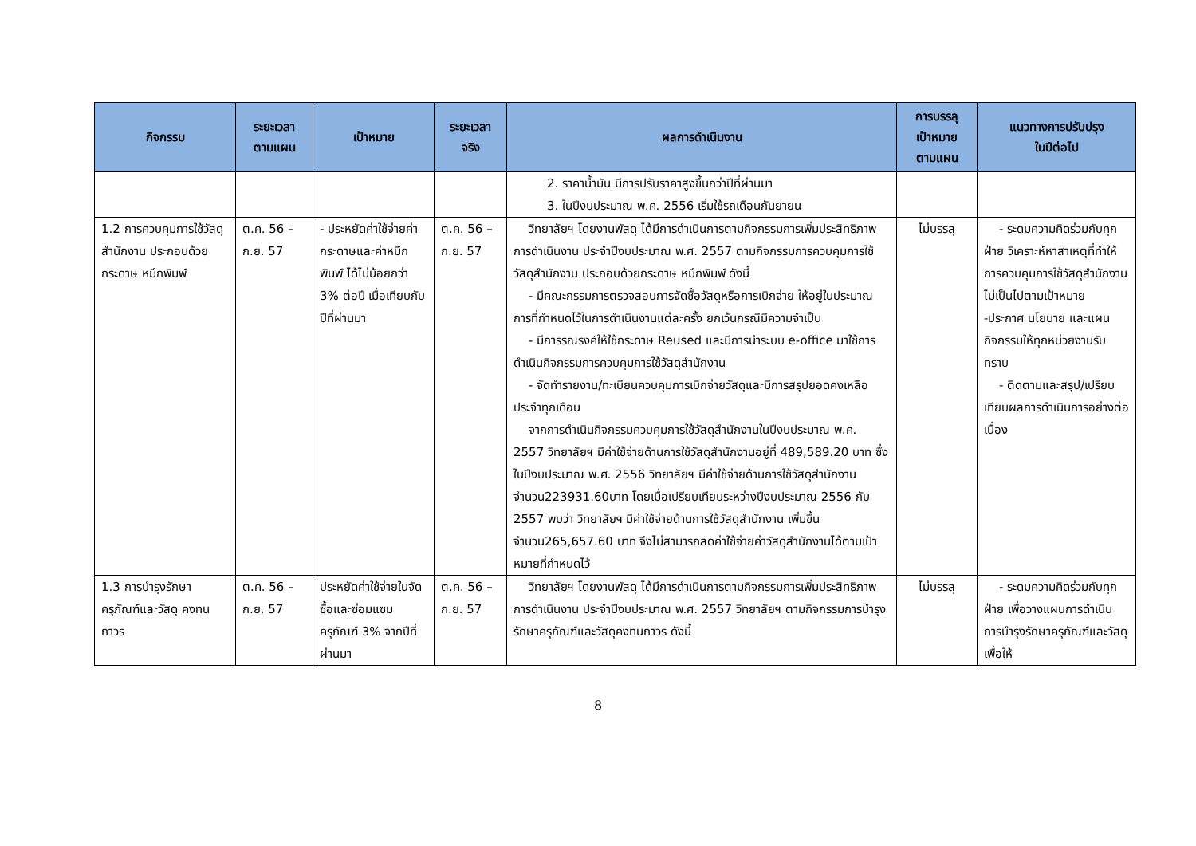| กิจกรรม | ระยะเวลา ตามแผน | เป้าหมาย | ระยะเวลา จริง | ผลการดำเนินงาน | การบรรลุ เป้าหมาย ตามแผน | แนวทางการปรับปรุง ในปีต่อไป |
| --- | --- | --- | --- | --- | --- | --- |
| | | | | 2. ราคาน้ำมัน มีการปรับราคาสูงขึ้นกว่าปีที่ผ่านมา 3. ในปีงบประมาณ พ.ศ. 2556 เริ่มใช้รถเดือนกันยายน | | |
| 1.2 การควบคุมการใช้วัสดุสำนักงาน ประกอบด้วยกระดาษ หมึกพิมพ์ | ต.ค. 56 – ก.ย. 57 | - ประหยัดค่าใช้จ่ายค่ากระดาษและค่าหมึกพิมพ์ ได้ไม่น้อยกว่า 3% ต่อปี เมื่อเทียบกับปีที่ผ่านมา | ต.ค. 56 – ก.ย. 57 | วิทยาลัยฯ โดยงานพัสดุ ได้มีการดำเนินการตามกิจกรรมการเพิ่มประสิทธิภาพการดำเนินงาน ประจำปีงบประมาณ พ.ศ. 2557 ตามกิจกรรมการควบคุมการใช้วัสดุสำนักงาน ประกอบด้วยกระดาษ หมึกพิมพ์ ดังนี้ - มีคณะกรรมการตรวจสอบการจัดซื้อวัสดุหรือการเบิกจ่าย ให้อยู่ในประมาณการที่กำหนดไว้ในการดำเนินงานแต่ละครั้ง ยกเว้นกรณีมีความจำเป็น - มีการรณรงค์ให้ใช้กระดาษ Reused และมีการนำระบบ e-office มาใช้การดำเนินกิจกรรมการควบคุมการใช้วัสดุสำนักงาน - จัดทำรายงาน/ทะเบียนควบคุมการเบิกจ่ายวัสดุและมีการสรุปยอดคงเหลือประจำทุกเดือน จากการดำเนินกิจกรรมควบคุมการใช้วัสดุสำนักงานในปีงบประมาณ พ.ศ. 2557 วิทยาลัยฯ มีค่าใช้จ่ายด้านการใช้วัสดุสำนักงานอยู่ที่ 489,589.20 บาท ซึ่งในปีงบประมาณ พ.ศ. 2556 วิทยาลัยฯ มีค่าใช้จ่ายด้านการใช้วัสดุสำนักงาน จำนวน223931.60บาท โดยเมื่อเปรียบเทียบระหว่างปีงบประมาณ 2556 กับ 2557 พบว่า วิทยาลัยฯ มีค่าใช้จ่ายด้านการใช้วัสดุสำนักงาน เพิ่มขึ้น จำนวน265,657.60 บาท จึงไม่สามารถลดค่าใช้จ่ายค่าวัสดุสำนักงานได้ตามเป้าหมายที่กำหนดไว้ | ไม่บรรลุ | - ระดมความคิดร่วมกับทุกฝ่าย วิเคราะห์หาสาเหตุที่ทำให้การควบคุมการใช้วัสดุสำนักงานไม่เป็นไปตามเป้าหมาย -ประกาศ นโยบาย และแผนกิจกรรมให้ทุกหน่วยงานรับทราบ - ติดตามและสรุป/เปรียบเทียบผลการดำเนินการอย่างต่อเนื่อง |
| 1.3 การบำรุงรักษา ครุภัณฑ์และวัสดุ คงทนถาวร | ต.ค. 56 – ก.ย. 57 | ประหยัดค่าใช้จ่ายในจัดซื้อและซ่อมแซม ครุภัณฑ์ 3% จากปีที่ผ่านมา | ต.ค. 56 – ก.ย. 57 | วิทยาลัยฯ โดยงานพัสดุ ได้มีการดำเนินการตามกิจกรรมการเพิ่มประสิทธิภาพการดำเนินงาน ประจำปีงบประมาณ พ.ศ. 2557 วิทยาลัยฯ ตามกิจกรรมการบำรุงรักษาครุภัณฑ์และวัสดุคงทนถาวร ดังนี้ | ไม่บรรลุ | - ระดมความคิดร่วมกับทุกฝ่าย เพื่อวางแผนการดำเนินการบำรุงรักษาครุภัณฑ์และวัสดุเพื่อให้ |
8